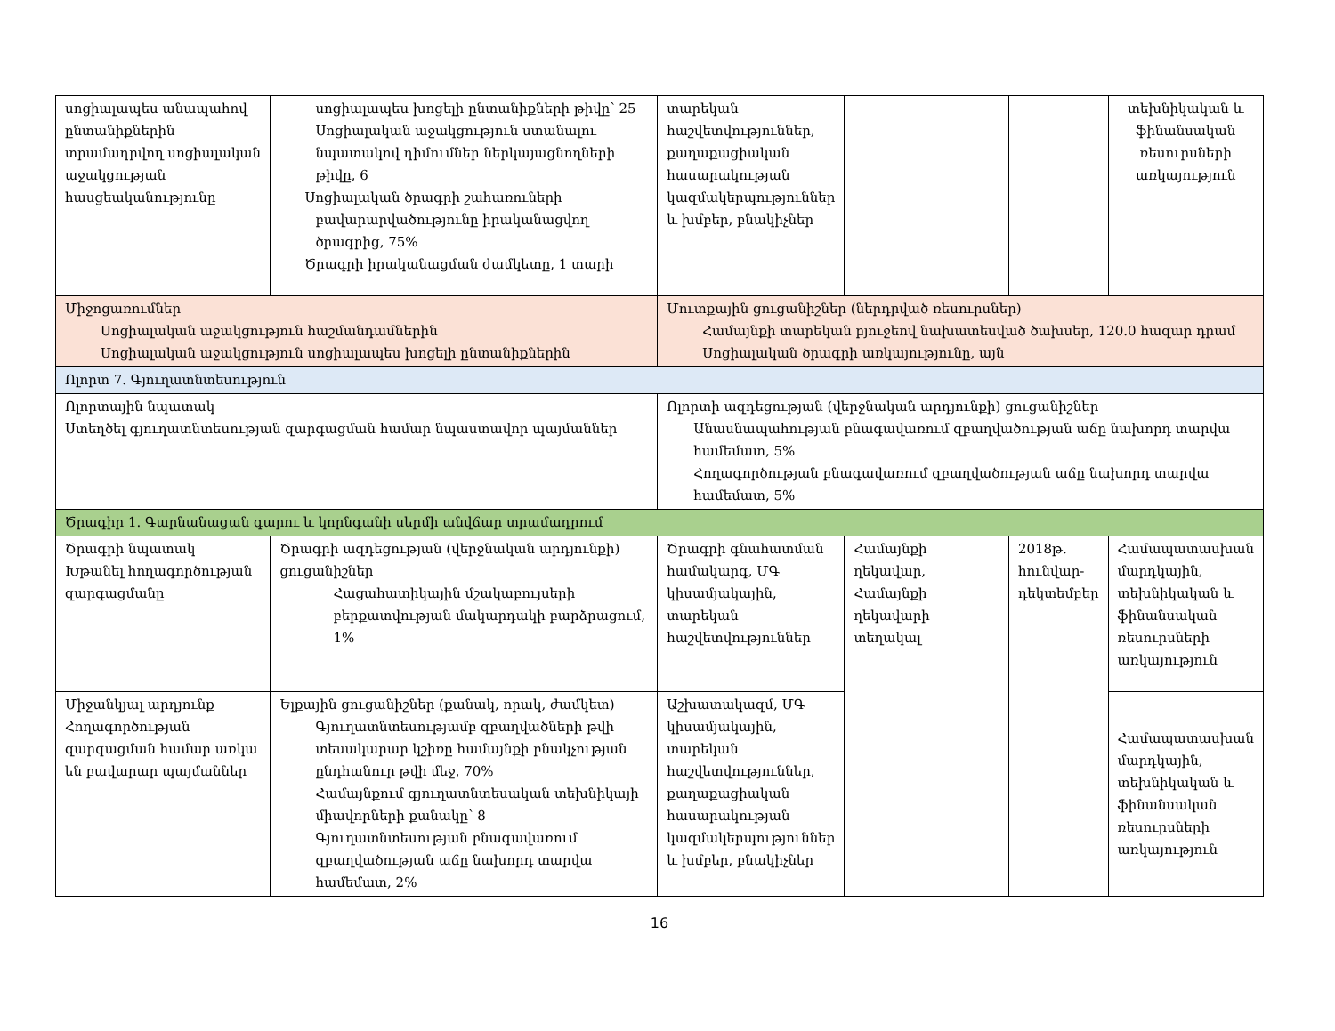| սոցիալապես անապահով ընտանիքներին տրամադրվող սոցիալական աջակցության հասցեականությունը | սոցիալապես խոցելի ընտանիքների թիվը՝ 25 Սոցիալական աջակցություն ստանալու նպատակով դիմումներ ներկայացնողների թիվը, 6 Սոցիալական ծրագրի շահառուների բավարարվածությունը իրականացվող ծրագրից, 75% Ծրագրի իրականացման ժամկետը, 1 տարի | տարեկան հաշվետվություններ, քաղաքացիական հասարակության կազմակերպություններ և խմբեր, բնակիչներ | | | տեխնիկական և ֆինանսական ռեսուրսների առկայություն |
| Միջոցառումներ Սոցիալական աջակցություն հաշմանդամներին Սոցիալական աջակցություն սոցիալապես խոցելի ընտանիքներին | | Մուտքային ցուցանիշներ (ներդրված ռեսուրսներ) Համայնքի տարեկան բյուջեով նախատեսված ծախսեր, 120.0 հազար դրամ Սոցիալական ծրագրի առկայությունը, այն | | | |
| Ոլորտ 7. Գյուղատնտեսություն | | | | | |
| Ոլորտային նպատակ Ստեղծել գյուղատնտեսության զարգացման համար նպաստավոր պայմաններ | | Ոլորտի ազդեցության (վերջնական արդյունքի) ցուցանիշներ Անասնապահության բնագավառում զբաղվածության աճը նախորդ տարվա համեմատ, 5% Հողագործության բնագավառում զբաղվածության աճը նախորդ տարվա համեմատ, 5% | | | |
| Ծրագիր 1. Գարնանացան գարու և կորնգանի սերմի անվճար տրամադրում | | | | | |
| Ծրագրի նպատակ Խթանել հողագործության զարգացմանը | Ծրագրի ազդեցության (վերջնական արդյունքի) ցուցանիշներ Հացահատիկային մշակաբույսերի բերքատվության մակարդակի բարձրացում, 1% | Ծրագրի գնահատման համակարգ, ՄԳ կիսամյակային, տարեկան հաշվետվություններ | Համայնքի ղեկավար, Համայնքի ղեկավարի տեղակալ | 2018թ. հունվար-դեկտեմբեր | Համապատասխան մարդկային, տեխնիկական և ֆինանսական ռեսուրսների առկայություն |
| Միջանկյալ արդյունք Հողագործության զարգացման համար առկա են բավարար պայմաններ | Ելքային ցուցանիշներ (քանակ, որակ, ժամկետ) Գյուղատնտեսությամբ զբաղվածների թվի տեսակարար կշիռը համայնքի բնակչության ընդհանուր թվի մեջ, 70% Համայնքում գյուղատնտեսական տեխնիկայի միավորների քանակը՝ 8 Գյուղատնտեսության բնագավառում զբաղվածության աճը նախորդ տարվա համեմատ, 2% | Աշխատակազմ, ՄԳ կիսամյակային, տարեկան հաշվետվություններ, քաղաքացիական հասարակության կազմակերպություններ և խմբեր, բնակիչներ | | | Համապատասխան մարդկային, տեխնիկական և ֆինանսական ռեսուրսների առկայություն |
16